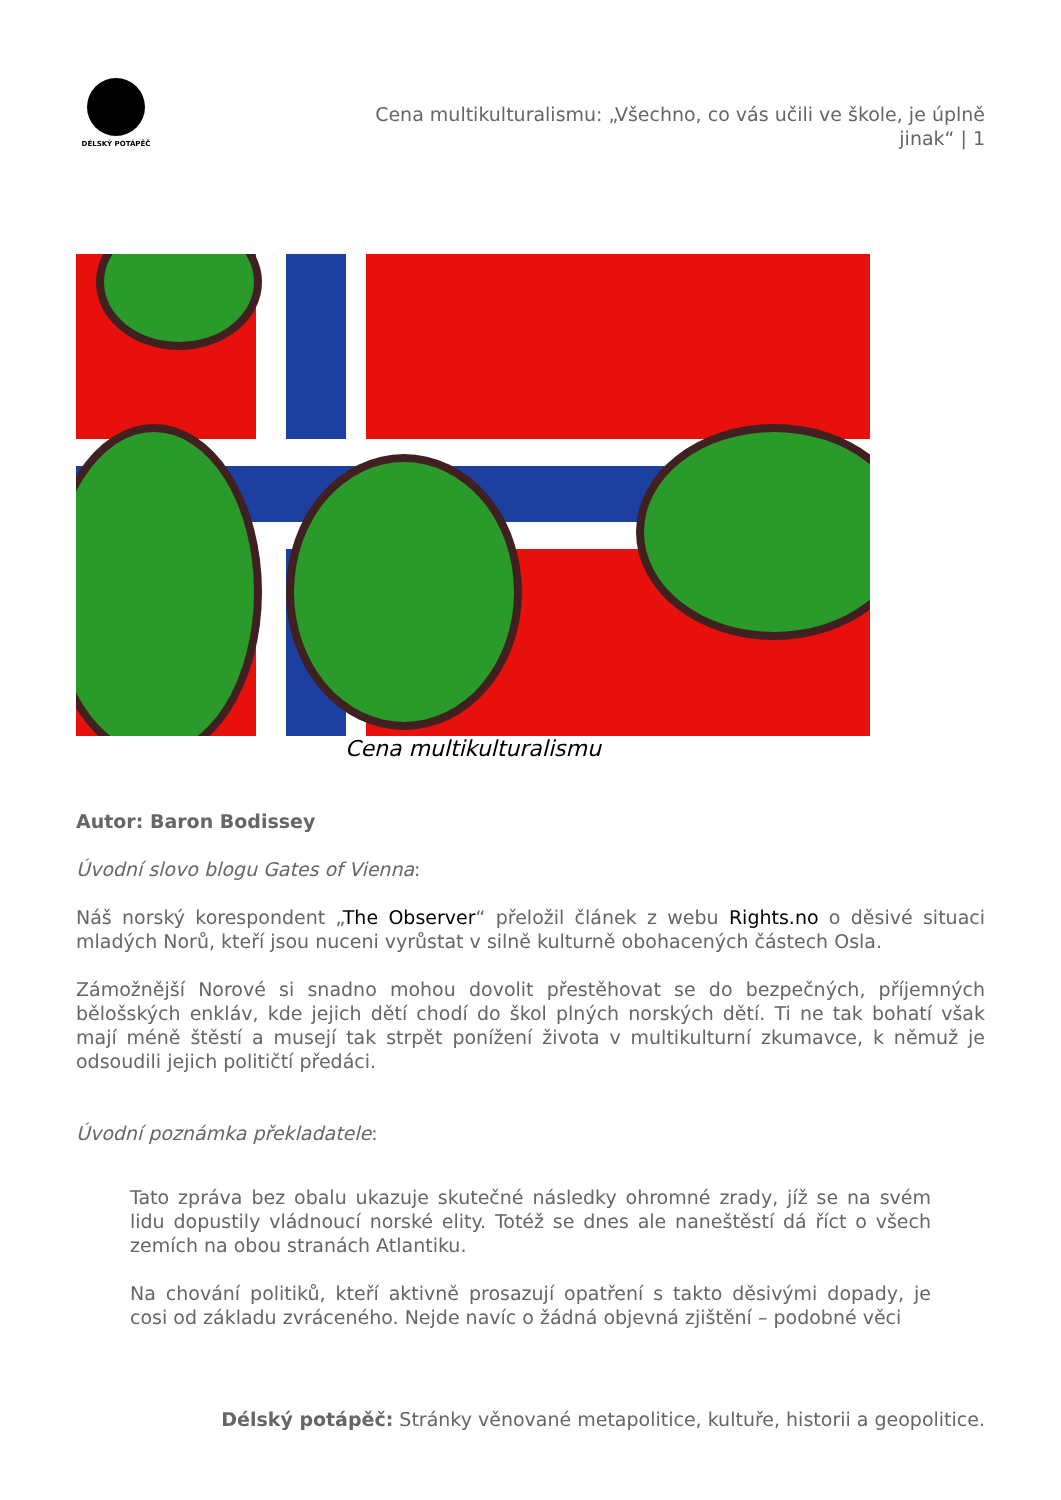DÉLSKÝ POTÁPĚČ
Cena multikulturalismu: „Všechno, co vás učili ve škole, je úplně jinak“ | 1
Cena multikulturalismu
Autor: Baron Bodissey
Úvodní slovo blogu Gates of Vienna:
Náš norský korespondent „The Observer“ přeložil článek z webu Rights.no o děsivé situaci mladých Norů, kteří jsou nuceni vyrůstat v silně kulturně obohacených částech Osla.
Zámožnější Norové si snadno mohou dovolit přestěhovat se do bezpečných, příjemných bělošských enkláv, kde jejich dětí chodí do škol plných norských dětí. Ti ne tak bohatí však mají méně štěstí a musejí tak strpět ponížení života v multikulturní zkumavce, k němuž je odsoudili jejich političtí předáci.
Úvodní poznámka překladatele:
Tato zpráva bez obalu ukazuje skutečné následky ohromné zrady, jíž se na svém lidu dopustily vládnoucí norské elity. Totéž se dnes ale naneštěstí dá říct o všech zemích na obou stranách Atlantiku.
Na chování politiků, kteří aktivně prosazují opatření s takto děsivými dopady, je cosi od základu zvráceného. Nejde navíc o žádná objevná zjištění – podobné věci
Délský potápěč: Stránky věnované metapolitice, kultuře, historii a geopolitice.